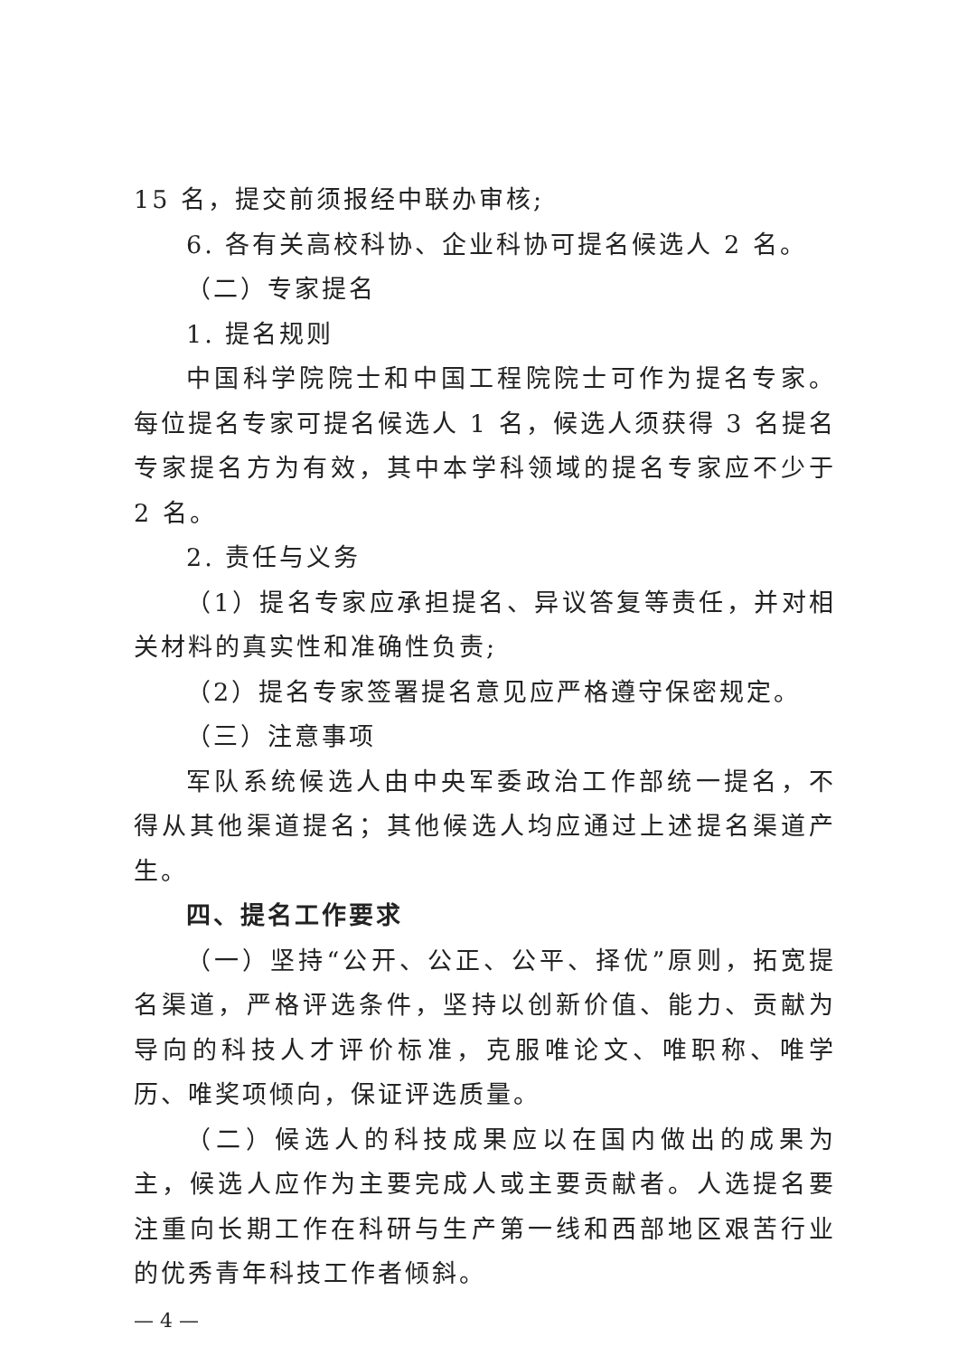15 名，提交前须报经中联办审核;
6. 各有关高校科协、企业科协可提名候选人 2 名。
（二）专家提名
1. 提名规则
中国科学院院士和中国工程院院士可作为提名专家。每位提名专家可提名候选人 1 名，候选人须获得 3 名提名专家提名方为有效，其中本学科领域的提名专家应不少于 2 名。
2. 责任与义务
（1）提名专家应承担提名、异议答复等责任，并对相关材料的真实性和准确性负责;
（2）提名专家签署提名意见应严格遵守保密规定。
（三）注意事项
军队系统候选人由中央军委政治工作部统一提名，不得从其他渠道提名；其他候选人均应通过上述提名渠道产生。
四、提名工作要求
（一）坚持“公开、公正、公平、择优”原则，拓宽提名渠道，严格评选条件，坚持以创新价值、能力、贡献为导向的科技人才评价标准，克服唯论文、唯职称、唯学历、唯奖项倾向，保证评选质量。
（二）候选人的科技成果应以在国内做出的成果为主，候选人应作为主要完成人或主要贡献者。人选提名要注重向长期工作在科研与生产第一线和西部地区艰苦行业的优秀青年科技工作者倾斜。
— 4 —